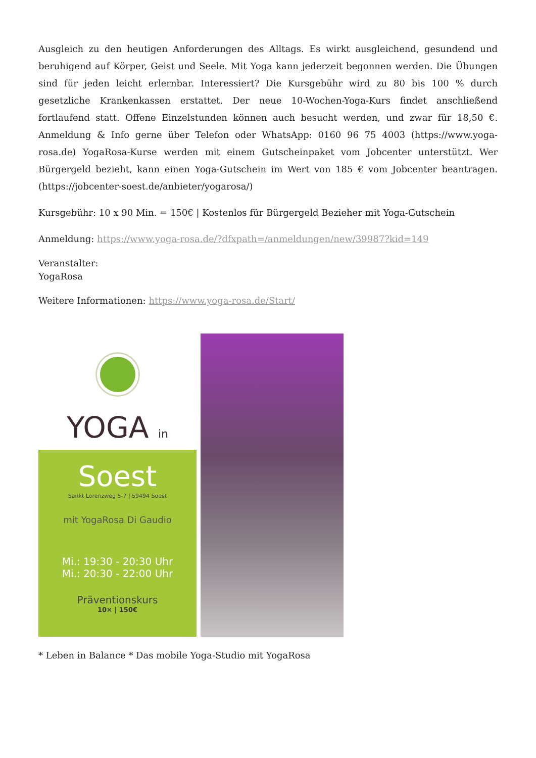Ausgleich zu den heutigen Anforderungen des Alltags. Es wirkt ausgleichend, gesundend und beruhigend auf Körper, Geist und Seele. Mit Yoga kann jederzeit begonnen werden. Die Übungen sind für jeden leicht erlernbar. Interessiert? Die Kursgebühr wird zu 80 bis 100 % durch gesetzliche Krankenkassen erstattet. Der neue 10-Wochen-Yoga-Kurs findet anschließend fortlaufend statt. Offene Einzelstunden können auch besucht werden, und zwar für 18,50 €. Anmeldung & Info gerne über Telefon oder WhatsApp: 0160 96 75 4003 (https://www.yoga-rosa.de) YogaRosa-Kurse werden mit einem Gutscheinpaket vom Jobcenter unterstützt. Wer Bürgergeld bezieht, kann einen Yoga-Gutschein im Wert von 185 € vom Jobcenter beantragen. (https://jobcenter-soest.de/anbieter/yogarosa/)
Kursgebühr: 10 x 90 Min. = 150€ | Kostenlos für Bürgergeld Bezieher mit Yoga-Gutschein
Anmeldung: https://www.yoga-rosa.de/?dfxpath=/anmeldungen/new/39987?kid=149
Veranstalter:
YogaRosa
Weitere Informationen: https://www.yoga-rosa.de/Start/
YOGA in
Soest
Sankt Lorenzweg 5-7 | 59494 Soest
mit YogaRosa Di Gaudio
Mi.: 19:30 - 20:30 Uhr
Mi.: 20:30 - 22:00 Uhr
Präventionskurs
10× | 150€
* Leben in Balance * Das mobile Yoga-Studio mit YogaRosa